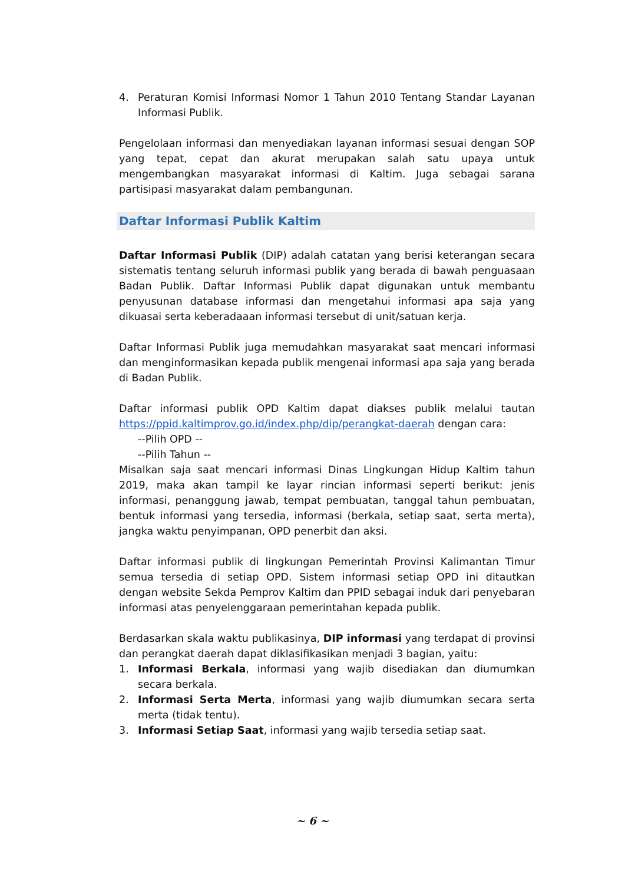4. Peraturan Komisi Informasi Nomor 1 Tahun 2010 Tentang Standar Layanan Informasi Publik.
Pengelolaan informasi dan menyediakan layanan informasi sesuai dengan SOP yang tepat, cepat dan akurat merupakan salah satu upaya untuk mengembangkan masyarakat informasi di Kaltim. Juga sebagai sarana partisipasi masyarakat dalam pembangunan.
Daftar Informasi Publik Kaltim
Daftar Informasi Publik (DIP) adalah catatan yang berisi keterangan secara sistematis tentang seluruh informasi publik yang berada di bawah penguasaan Badan Publik. Daftar Informasi Publik dapat digunakan untuk membantu penyusunan database informasi dan mengetahui informasi apa saja yang dikuasai serta keberadaaan informasi tersebut di unit/satuan kerja.
Daftar Informasi Publik juga memudahkan masyarakat saat mencari informasi dan menginformasikan kepada publik mengenai informasi apa saja yang berada di Badan Publik.
Daftar informasi publik OPD Kaltim dapat diakses publik melalui tautan https://ppid.kaltimprov.go.id/index.php/dip/perangkat-daerah dengan cara:
--Pilih OPD --
--Pilih Tahun --
Misalkan saja saat mencari informasi Dinas Lingkungan Hidup Kaltim tahun 2019, maka akan tampil ke layar rincian informasi seperti berikut: jenis informasi, penanggung jawab, tempat pembuatan, tanggal tahun pembuatan, bentuk informasi yang tersedia, informasi (berkala, setiap saat, serta merta), jangka waktu penyimpanan, OPD penerbit dan aksi.
Daftar informasi publik di lingkungan Pemerintah Provinsi Kalimantan Timur semua tersedia di setiap OPD. Sistem informasi setiap OPD ini ditautkan dengan website Sekda Pemprov Kaltim dan PPID sebagai induk dari penyebaran informasi atas penyelenggaraan pemerintahan kepada publik.
Berdasarkan skala waktu publikasinya, DIP informasi yang terdapat di provinsi dan perangkat daerah dapat diklasifikasikan menjadi 3 bagian, yaitu:
1. Informasi Berkala, informasi yang wajib disediakan dan diumumkan secara berkala.
2. Informasi Serta Merta, informasi yang wajib diumumkan secara serta merta (tidak tentu).
3. Informasi Setiap Saat, informasi yang wajib tersedia setiap saat.
~ 6 ~